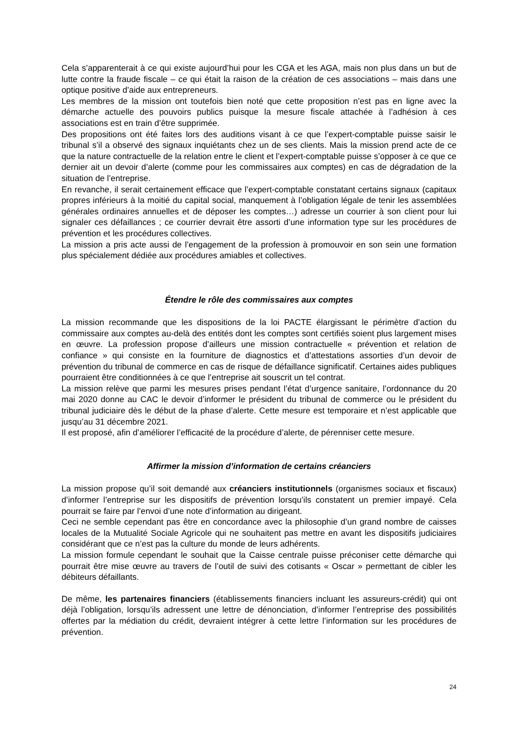Cela s’apparenterait à ce qui existe aujourd’hui pour les CGA et les AGA, mais non plus dans un but de lutte contre la fraude fiscale – ce qui était la raison de la création de ces associations – mais dans une optique positive d’aide aux entrepreneurs.
Les membres de la mission ont toutefois bien noté que cette proposition n’est pas en ligne avec la démarche actuelle des pouvoirs publics puisque la mesure fiscale attachée à l’adhésion à ces associations est en train d’être supprimée.
Des propositions ont été faites lors des auditions visant à ce que l’expert-comptable puisse saisir le tribunal s’il a observé des signaux inquiétants chez un de ses clients. Mais la mission prend acte de ce que la nature contractuelle de la relation entre le client et l’expert-comptable puisse s’opposer à ce que ce dernier ait un devoir d’alerte (comme pour les commissaires aux comptes) en cas de dégradation de la situation de l’entreprise.
En revanche, il serait certainement efficace que l’expert-comptable constatant certains signaux (capitaux propres inférieurs à la moitié du capital social, manquement à l’obligation légale de tenir les assemblées générales ordinaires annuelles et de déposer les comptes…) adresse un courrier à son client pour lui signaler ces défaillances ; ce courrier devrait être assorti d’une information type sur les procédures de prévention et les procédures collectives.
La mission a pris acte aussi de l’engagement de la profession à promouvoir en son sein une formation plus spécialement dédiée aux procédures amiables et collectives.
Étendre le rôle des commissaires aux comptes
La mission recommande que les dispositions de la loi PACTE élargissant le périmètre d’action du commissaire aux comptes au-delà des entités dont les comptes sont certifiés soient plus largement mises en œuvre. La profession propose d’ailleurs une mission contractuelle « prévention et relation de confiance » qui consiste en la fourniture de diagnostics et d’attestations assorties d’un devoir de prévention du tribunal de commerce en cas de risque de défaillance significatif. Certaines aides publiques pourraient être conditionnées à ce que l’entreprise ait souscrit un tel contrat.
La mission relève que parmi les mesures prises pendant l’état d’urgence sanitaire, l’ordonnance du 20 mai 2020 donne au CAC le devoir d’informer le président du tribunal de commerce ou le président du tribunal judiciaire dès le début de la phase d’alerte. Cette mesure est temporaire et n’est applicable que jusqu’au 31 décembre 2021.
Il est proposé, afin d’améliorer l’efficacité de la procédure d’alerte, de pérenniser cette mesure.
Affirmer la mission d’information de certains créanciers
La mission propose qu’il soit demandé aux créanciers institutionnels (organismes sociaux et fiscaux) d’informer l’entreprise sur les dispositifs de prévention lorsqu’ils constatent un premier impayé. Cela pourrait se faire par l’envoi d’une note d’information au dirigeant.
Ceci ne semble cependant pas être en concordance avec la philosophie d’un grand nombre de caisses locales de la Mutualité Sociale Agricole qui ne souhaitent pas mettre en avant les dispositifs judiciaires considérant que ce n’est pas la culture du monde de leurs adhérents.
La mission formule cependant le souhait que la Caisse centrale puisse préconiser cette démarche qui pourrait être mise œuvre au travers de l’outil de suivi des cotisants « Oscar » permettant de cibler les débiteurs défaillants.
De même, les partenaires financiers (établissements financiers incluant les assureurs-crédit) qui ont déjà l’obligation, lorsqu’ils adressent une lettre de dénonciation, d’informer l’entreprise des possibilités offertes par la médiation du crédit, devraient intégrer à cette lettre l’information sur les procédures de prévention.
24